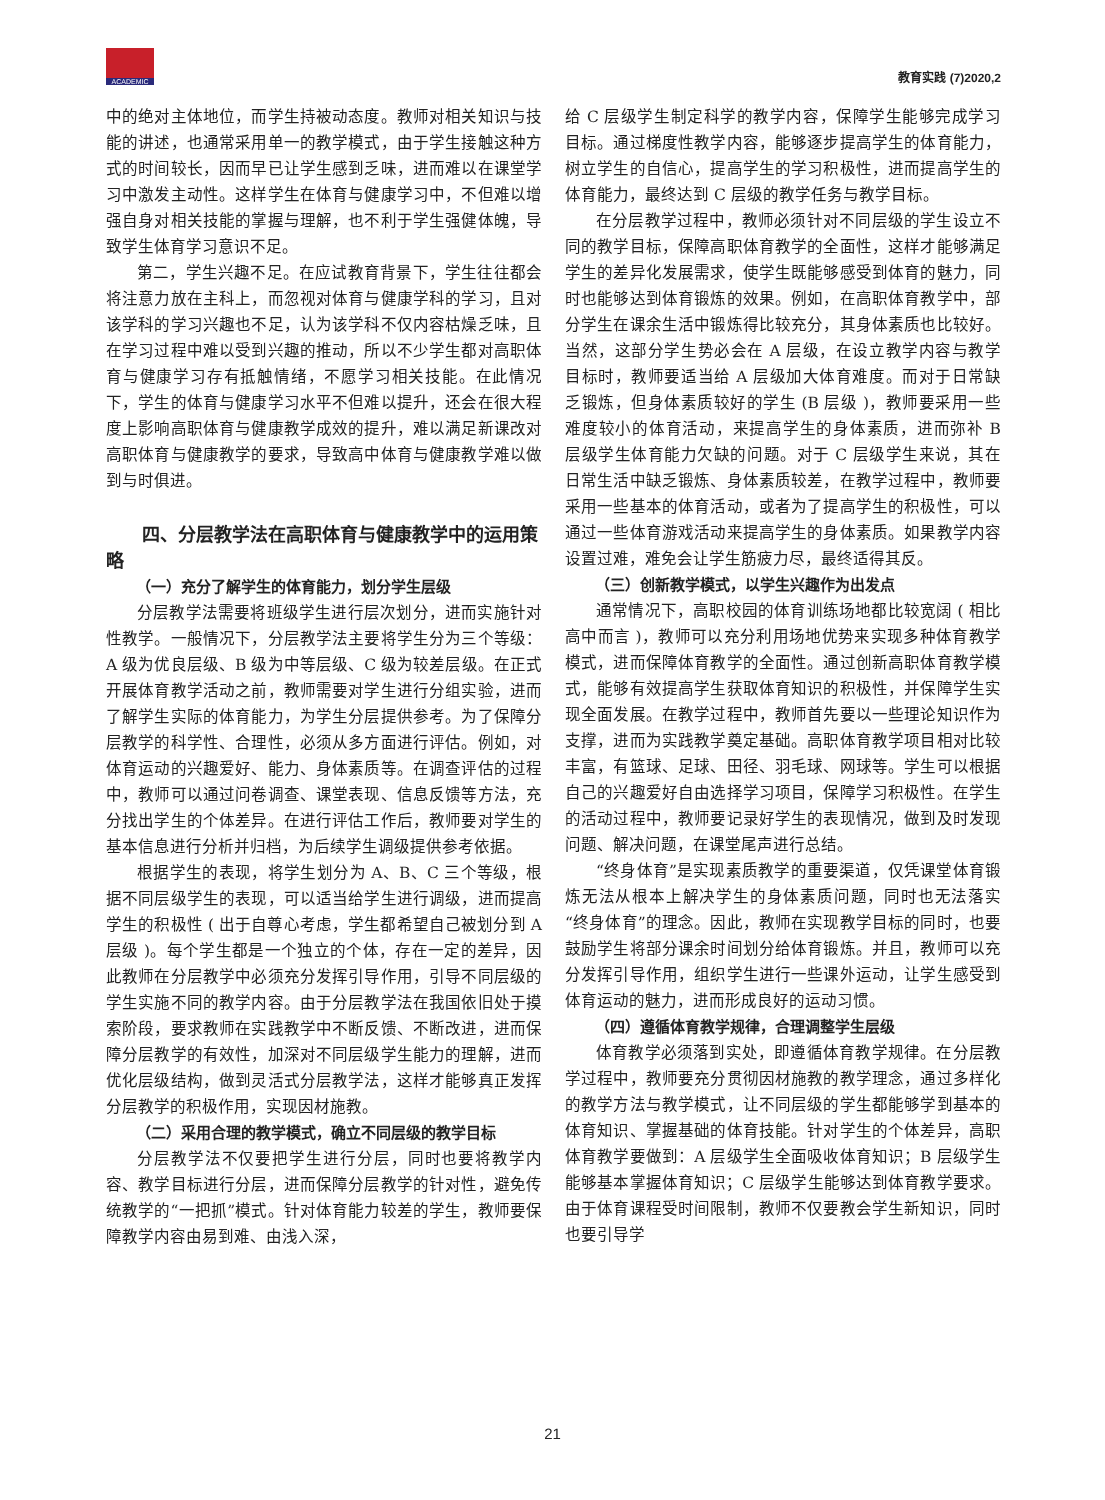ACADEMIC
教育实践 (7)2020,2
中的绝对主体地位，而学生持被动态度。教师对相关知识与技能的讲述，也通常采用单一的教学模式，由于学生接触这种方式的时间较长，因而早已让学生感到乏味，进而难以在课堂学习中激发主动性。这样学生在体育与健康学习中，不但难以增强自身对相关技能的掌握与理解，也不利于学生强健体魄，导致学生体育学习意识不足。
第二，学生兴趣不足。在应试教育背景下，学生往往都会将注意力放在主科上，而忽视对体育与健康学科的学习，且对该学科的学习兴趣也不足，认为该学科不仅内容枯燥乏味，且在学习过程中难以受到兴趣的推动，所以不少学生都对高职体育与健康学习存有抵触情绪，不愿学习相关技能。在此情况下，学生的体育与健康学习水平不但难以提升，还会在很大程度上影响高职体育与健康教学成效的提升，难以满足新课改对高职体育与健康教学的要求，导致高中体育与健康教学难以做到与时俱进。
四、分层教学法在高职体育与健康教学中的运用策略
（一）充分了解学生的体育能力，划分学生层级
分层教学法需要将班级学生进行层次划分，进而实施针对性教学。一般情况下，分层教学法主要将学生分为三个等级：A 级为优良层级、B 级为中等层级、C 级为较差层级。在正式开展体育教学活动之前，教师需要对学生进行分组实验，进而了解学生实际的体育能力，为学生分层提供参考。为了保障分层教学的科学性、合理性，必须从多方面进行评估。例如，对体育运动的兴趣爱好、能力、身体素质等。在调查评估的过程中，教师可以通过问卷调查、课堂表现、信息反馈等方法，充分找出学生的个体差异。在进行评估工作后，教师要对学生的基本信息进行分析并归档，为后续学生调级提供参考依据。
根据学生的表现，将学生划分为 A、B、C 三个等级，根据不同层级学生的表现，可以适当给学生进行调级，进而提高学生的积极性 ( 出于自尊心考虑，学生都希望自己被划分到 A 层级 )。每个学生都是一个独立的个体，存在一定的差异，因此教师在分层教学中必须充分发挥引导作用，引导不同层级的学生实施不同的教学内容。由于分层教学法在我国依旧处于摸索阶段，要求教师在实践教学中不断反馈、不断改进，进而保障分层教学的有效性，加深对不同层级学生能力的理解，进而优化层级结构，做到灵活式分层教学法，这样才能够真正发挥分层教学的积极作用，实现因材施教。
（二）采用合理的教学模式，确立不同层级的教学目标
分层教学法不仅要把学生进行分层，同时也要将教学内容、教学目标进行分层，进而保障分层教学的针对性，避免传统教学的“一把抓”模式。针对体育能力较差的学生，教师要保障教学内容由易到难、由浅入深，
给 C 层级学生制定科学的教学内容，保障学生能够完成学习目标。通过梯度性教学内容，能够逐步提高学生的体育能力，树立学生的自信心，提高学生的学习积极性，进而提高学生的体育能力，最终达到 C 层级的教学任务与教学目标。
在分层教学过程中，教师必须针对不同层级的学生设立不同的教学目标，保障高职体育教学的全面性，这样才能够满足学生的差异化发展需求，使学生既能够感受到体育的魅力，同时也能够达到体育锻炼的效果。例如，在高职体育教学中，部分学生在课余生活中锻炼得比较充分，其身体素质也比较好。当然，这部分学生势必会在 A 层级，在设立教学内容与教学目标时，教师要适当给 A 层级加大体育难度。而对于日常缺乏锻炼，但身体素质较好的学生 (B 层级 )，教师要采用一些难度较小的体育活动，来提高学生的身体素质，进而弥补 B 层级学生体育能力欠缺的问题。对于 C 层级学生来说，其在日常生活中缺乏锻炼、身体素质较差，在教学过程中，教师要采用一些基本的体育活动，或者为了提高学生的积极性，可以通过一些体育游戏活动来提高学生的身体素质。如果教学内容设置过难，难免会让学生筋疲力尽，最终适得其反。
（三）创新教学模式，以学生兴趣作为出发点
通常情况下，高职校园的体育训练场地都比较宽阔 ( 相比高中而言 )，教师可以充分利用场地优势来实现多种体育教学模式，进而保障体育教学的全面性。通过创新高职体育教学模式，能够有效提高学生获取体育知识的积极性，并保障学生实现全面发展。在教学过程中，教师首先要以一些理论知识作为支撑，进而为实践教学奠定基础。高职体育教学项目相对比较丰富，有篮球、足球、田径、羽毛球、网球等。学生可以根据自己的兴趣爱好自由选择学习项目，保障学习积极性。在学生的活动过程中，教师要记录好学生的表现情况，做到及时发现问题、解决问题，在课堂尾声进行总结。
“终身体育”是实现素质教学的重要渠道，仅凭课堂体育锻炼无法从根本上解决学生的身体素质问题，同时也无法落实“终身体育”的理念。因此，教师在实现教学目标的同时，也要鼓励学生将部分课余时间划分给体育锻炼。并且，教师可以充分发挥引导作用，组织学生进行一些课外运动，让学生感受到体育运动的魅力，进而形成良好的运动习惯。
（四）遵循体育教学规律，合理调整学生层级
体育教学必须落到实处，即遵循体育教学规律。在分层教学过程中，教师要充分贯彻因材施教的教学理念，通过多样化的教学方法与教学模式，让不同层级的学生都能够学到基本的体育知识、掌握基础的体育技能。针对学生的个体差异，高职体育教学要做到：A 层级学生全面吸收体育知识；B 层级学生能够基本掌握体育知识；C 层级学生能够达到体育教学要求。由于体育课程受时间限制，教师不仅要教会学生新知识，同时也要引导学
21